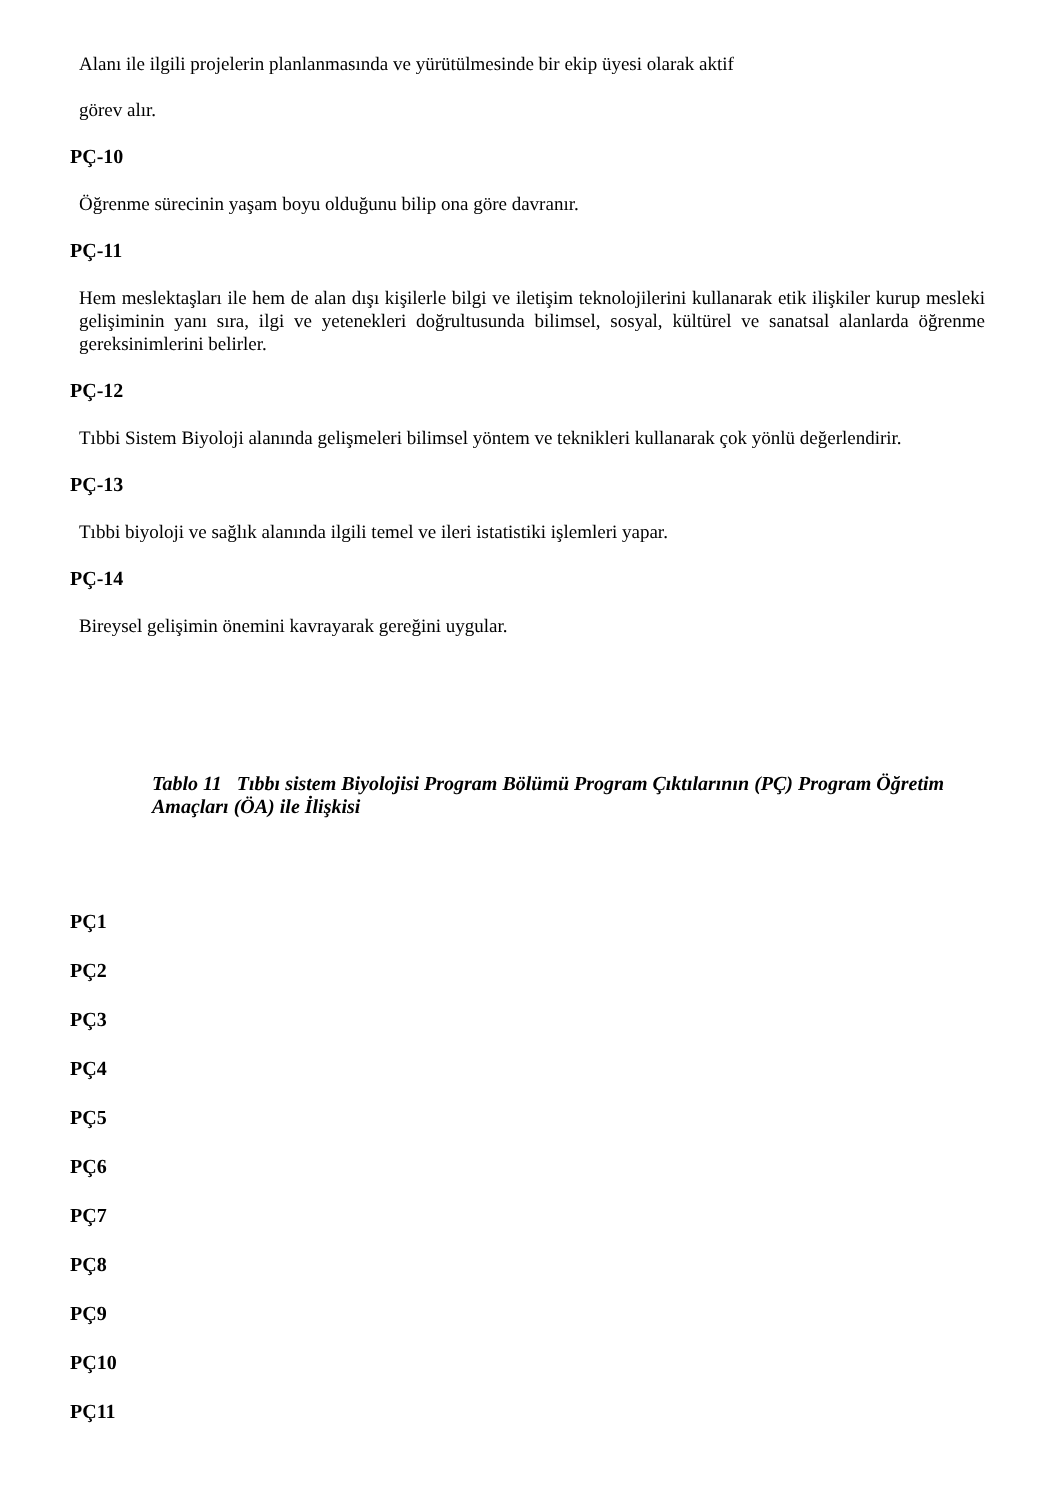Alanı ile ilgili projelerin planlanmasında ve yürütülmesinde bir ekip üyesi olarak aktif
görev alır.
PÇ-10
Öğrenme sürecinin yaşam boyu olduğunu bilip ona göre davranır.
PÇ-11
Hem meslektaşları ile hem de alan dışı kişilerle bilgi ve iletişim teknolojilerini kullanarak etik ilişkiler kurup mesleki gelişiminin yanı sıra, ilgi ve yetenekleri doğrultusunda bilimsel, sosyal, kültürel ve sanatsal alanlarda öğrenme gereksinimlerini belirler.
PÇ-12
Tıbbi Sistem Biyoloji alanında gelişmeleri bilimsel yöntem ve teknikleri kullanarak çok yönlü değerlendirir.
PÇ-13
Tıbbi biyoloji ve sağlık alanında ilgili temel ve ileri istatistiki işlemleri yapar.
PÇ-14
Bireysel gelişimin önemini kavrayarak gereğini uygular.
Tablo 11 Tıbbı sistem Biyolojisi Program Bölümü Program Çıktılarının (PÇ) Program Öğretim Amaçları (ÖA) ile İlişkisi
PÇ1
PÇ2
PÇ3
PÇ4
PÇ5
PÇ6
PÇ7
PÇ8
PÇ9
PÇ10
PÇ11